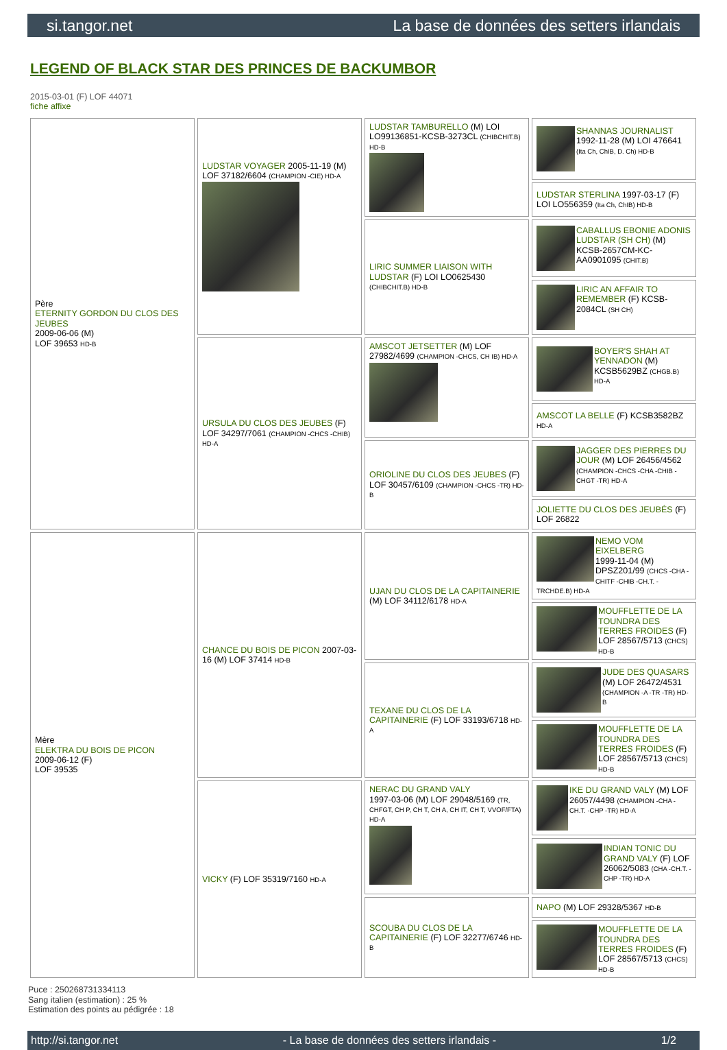si.tangor.net La base de données des setters irlandais
LEGEND OF BLACK STAR DES PRINCES DE BACKUMBOR
2015-03-01 (F) LOF 44071
fiche affixe
| Père ETERNITY GORDON DU CLOS DES JEUBES 2009-06-06 (M) LOF 39653 HD-B | LUDSTAR VOYAGER 2005-11-19 (M) LOF 37182/6604 (CHAMPION -CIE) HD-A | LUDSTAR TAMBURELLO (M) LOI LO99136851-KCSB-3273CL (CHIBCHIT.B) HD-B | SHANNAS JOURNALIST 1992-11-28 (M) LOI 476641 (Ita Ch, ChIB, D. Ch) HD-B |
| | | | LUDSTAR STERLINA 1997-03-17 (F) LOI LO556359 (Ita Ch, ChIB) HD-B |
| | | LIRIC SUMMER LIAISON WITH LUDSTAR (F) LOI LO0625430 (CHIBCHIT.B) HD-B | CABALLUS EBONIE ADONIS LUDSTAR (SH CH) (M) KCSB-2657CM-KC-AA0901095 (CHIT.B) |
| | | | LIRIC AN AFFAIR TO REMEMBER (F) KCSB-2084CL (SH CH) |
| | URSULA DU CLOS DES JEUBES (F) LOF 34297/7061 (CHAMPION -CHCS -CHIB) HD-A | AMSCOT JETSETTER (M) LOF 27982/4699 (CHAMPION -CHCS, CH IB) HD-A | BOYER'S SHAH AT YENNADON (M) KCSB5629BZ (CHGB.B) HD-A |
| | | | AMSCOT LA BELLE (F) KCSB3582BZ HD-A |
| | | ORIOLINE DU CLOS DES JEUBES (F) LOF 30457/6109 (CHAMPION -CHCS -TR) HD-B | JAGGER DES PIERRES DU JOUR (M) LOF 26456/4562 (CHAMPION -CHCS -CHA -CHIB -CHGT -TR) HD-A |
| | | | JOLIETTE DU CLOS DES JEUBÉS (F) LOF 26822 |
| Mère ELEKTRA DU BOIS DE PICON 2009-06-12 (F) LOF 39535 | CHANCE DU BOIS DE PICON 2007-03-16 (M) LOF 37414 HD-B | UJAN DU CLOS DE LA CAPITAINERIE (M) LOF 34112/6178 HD-A | NEMO VOM EIXELBERG 1999-11-04 (M) DPSZ201/99 (CHCS -CHA -CHITF -CHIB -CH.T. -TRCHDE.B) HD-A |
| | | | MOUFFLETTE DE LA TOUNDRA DES TERRES FROIDES (F) LOF 28567/5713 (CHCS) HD-B |
| | | TEXANE DU CLOS DE LA CAPITAINERIE (F) LOF 33193/6718 HD-A | JUDE DES QUASARS (M) LOF 26472/4531 (CHAMPION -A -TR -TR) HD-B |
| | | | MOUFFLETTE DE LA TOUNDRA DES TERRES FROIDES (F) LOF 28567/5713 (CHCS) HD-B |
| | VICKY (F) LOF 35319/7160 HD-A | NERAC DU GRAND VALY 1997-03-06 (M) LOF 29048/5169 (TR, CHFGT, CH P, CH T, CH A, CH IT, CH T, VVOF/FTA) HD-A | IKE DU GRAND VALY (M) LOF 26057/4498 (CHAMPION -CHA -CH.T. -CHP -TR) HD-A |
| | | | INDIAN TONIC DU GRAND VALY (F) LOF 26062/5083 (CHA -CH.T. -CHP -TR) HD-A |
| | | SCOUBA DU CLOS DE LA CAPITAINERIE (F) LOF 32277/6746 HD-B | NAPO (M) LOF 29328/5367 HD-B |
| | | | MOUFFLETTE DE LA TOUNDRA DES TERRES FROIDES (F) LOF 28567/5713 (CHCS) HD-B |
Puce : 250268731334113
Sang italien (estimation) : 25 %
Estimation des points au pédigrée : 18
http://si.tangor.net - La base de données des setters irlandais - 1/2